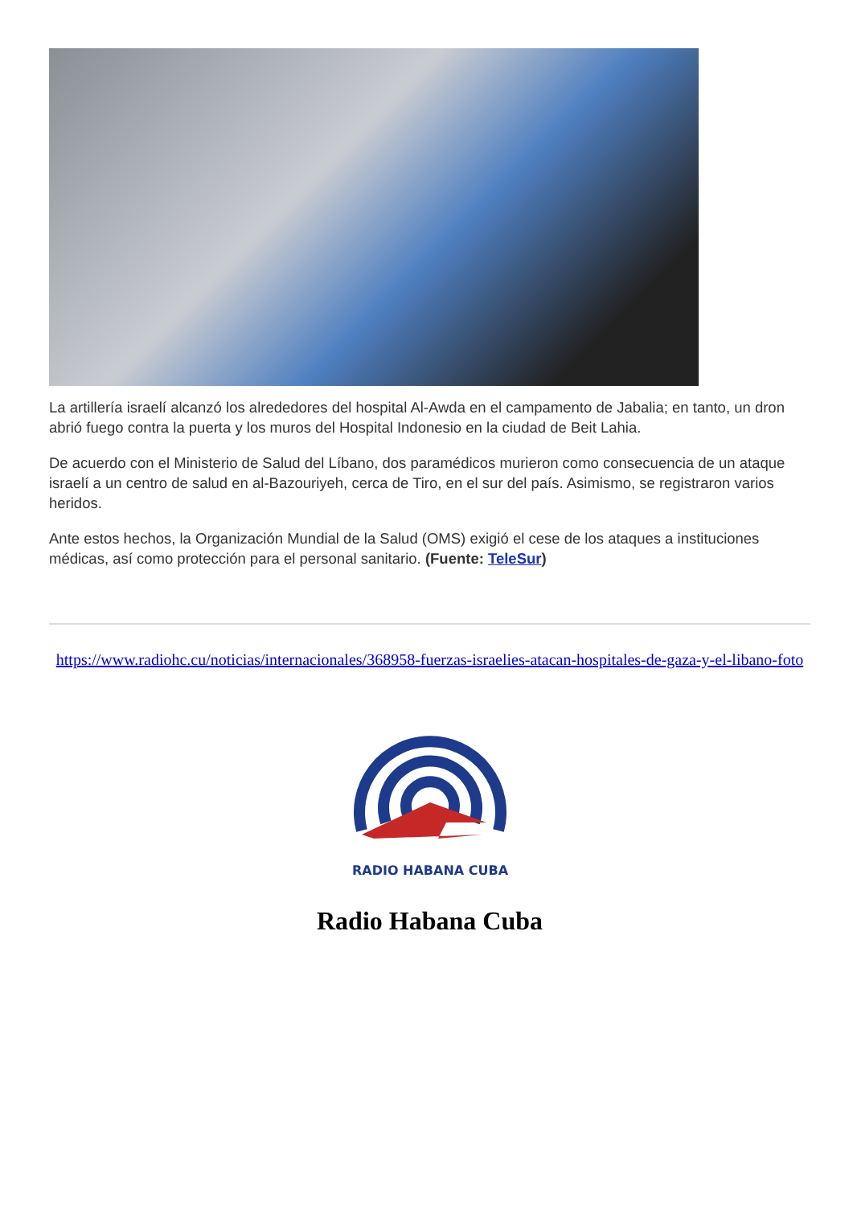La artillería israelí alcanzó los alrededores del hospital Al-Awda en el campamento de Jabalia; en tanto, un dron abrió fuego contra la puerta y los muros del Hospital Indonesio en la ciudad de Beit Lahia.
De acuerdo con el Ministerio de Salud del Líbano, dos paramédicos murieron como consecuencia de un ataque israelí a un centro de salud en al-Bazouriyeh, cerca de Tiro, en el sur del país. Asimismo, se registraron varios heridos.
Ante estos hechos, la Organización Mundial de la Salud (OMS) exigió el cese de los ataques a instituciones médicas, así como protección para el personal sanitario. (Fuente: TeleSur)
https://www.radiohc.cu/noticias/internacionales/368958-fuerzas-israelies-atacan-hospitales-de-gaza-y-el-libano-foto
RADIO HABANA CUBA
Radio Habana Cuba